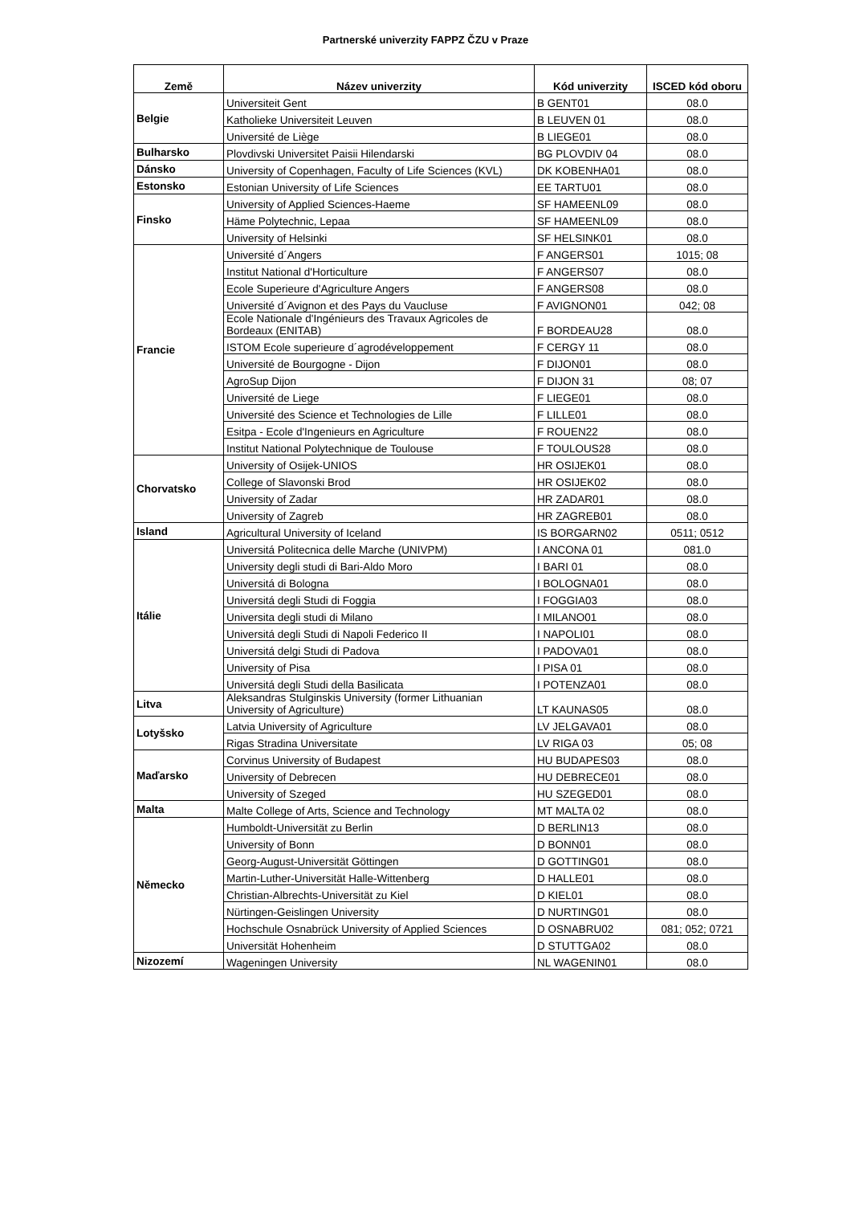Partnerské univerzity FAPPZ ČZU v Praze
| Země | Název univerzity | Kód univerzity | ISCED kód oboru |
| --- | --- | --- | --- |
| Belgie | Universiteit Gent | B GENT01 | 08.0 |
| | Katholieke Universiteit Leuven | B LEUVEN 01 | 08.0 |
| | Université de Liège | B LIEGE01 | 08.0 |
| Bulharsko | Plovdivski Universitet Paisii Hilendarski | BG PLOVDIV 04 | 08.0 |
| Dánsko | University of Copenhagen, Faculty of Life Sciences (KVL) | DK KOBENHA01 | 08.0 |
| Estonsko | Estonian University of Life Sciences | EE TARTU01 | 08.0 |
| Finsko | University of Applied Sciences-Haeme | SF HAMEENL09 | 08.0 |
| | Häme Polytechnic, Lepaa | SF HAMEENL09 | 08.0 |
| | University of Helsinki | SF HELSINK01 | 08.0 |
| Francie | Université d´Angers | F ANGERS01 | 1015; 08 |
| | Institut National d'Horticulture | F ANGERS07 | 08.0 |
| | Ecole Superieure d'Agriculture Angers | F ANGERS08 | 08.0 |
| | Université d´Avignon et des Pays du Vaucluse | F AVIGNON01 | 042; 08 |
| | Ecole Nationale d'Ingénieurs des Travaux Agricoles de Bordeaux (ENITAB) | F BORDEAU28 | 08.0 |
| | ISTOM Ecole superieure d´agrodéveloppement | F CERGY 11 | 08.0 |
| | Université de Bourgogne - Dijon | F DIJON01 | 08.0 |
| | AgroSup Dijon | F DIJON 31 | 08; 07 |
| | Université de Liege | F LIEGE01 | 08.0 |
| | Université des Science et Technologies de Lille | F LILLE01 | 08.0 |
| | Esitpa - Ecole d'Ingenieurs en Agriculture | F ROUEN22 | 08.0 |
| | Institut National Polytechnique de Toulouse | F TOULOUS28 | 08.0 |
| Chorvatsko | University of Osijek-UNIOS | HR OSIJEK01 | 08.0 |
| | College of Slavonski Brod | HR OSIJEK02 | 08.0 |
| | University of Zadar | HR ZADAR01 | 08.0 |
| | University of Zagreb | HR ZAGREB01 | 08.0 |
| Island | Agricultural University of Iceland | IS BORGARN02 | 0511; 0512 |
| Itálie | Universitá Politecnica delle Marche (UNIVPM) | I ANCONA 01 | 081.0 |
| | University degli studi di Bari-Aldo Moro | I BARI 01 | 08.0 |
| | Universitá di Bologna | I BOLOGNA01 | 08.0 |
| | Universitá degli Studi di Foggia | I FOGGIA03 | 08.0 |
| | Universita degli studi di Milano | I MILANO01 | 08.0 |
| | Universitá degli Studi di Napoli Federico II | I NAPOLI01 | 08.0 |
| | Universitá delgi Studi di Padova | I PADOVA01 | 08.0 |
| | University of Pisa | I PISA 01 | 08.0 |
| | Universitá degli Studi della Basilicata | I POTENZA01 | 08.0 |
| Litva | Aleksandras Stulginskis University (former Lithuanian University of Agriculture) | LT KAUNAS05 | 08.0 |
| Lotyšsko | Latvia University of Agriculture | LV JELGAVA01 | 08.0 |
| | Rigas Stradina Universitate | LV RIGA 03 | 05; 08 |
| Maďarsko | Corvinus University of Budapest | HU BUDAPES03 | 08.0 |
| | University of Debrecen | HU DEBRECE01 | 08.0 |
| | University of Szeged | HU SZEGED01 | 08.0 |
| Malta | Malte College of Arts, Science and Technology | MT MALTA 02 | 08.0 |
| Německo | Humboldt-Universität zu Berlin | D BERLIN13 | 08.0 |
| | University of Bonn | D BONN01 | 08.0 |
| | Georg-August-Universität Göttingen | D GOTTING01 | 08.0 |
| | Martin-Luther-Universität Halle-Wittenberg | D HALLE01 | 08.0 |
| | Christian-Albrechts-Universität zu Kiel | D KIEL01 | 08.0 |
| | Nürtingen-Geislingen University | D NURTING01 | 08.0 |
| | Hochschule Osnabrück University of Applied Sciences | D OSNABRU02 | 081; 052; 0721 |
| | Universität Hohenheim | D STUTTGA02 | 08.0 |
| Nizozemí | Wageningen University | NL WAGENIN01 | 08.0 |